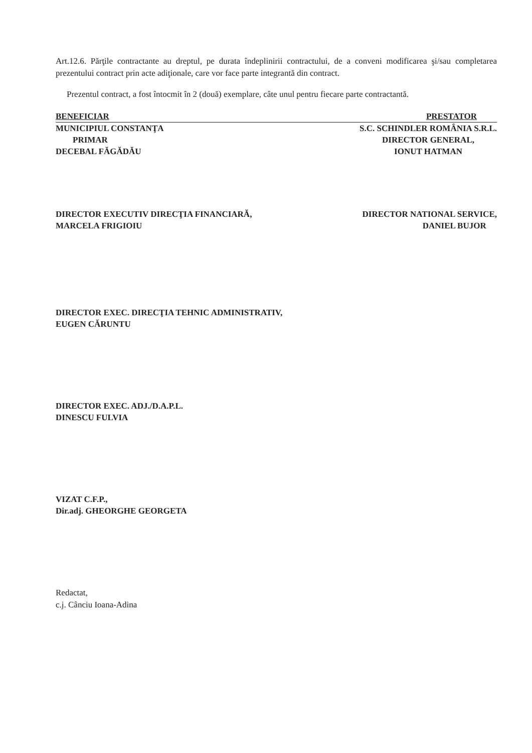Art.12.6. Părţile contractante au dreptul, pe durata îndeplinirii contractului, de a conveni modificarea şi/sau completarea prezentului contract prin acte adiţionale, care vor face parte integrantă din contract.
Prezentul contract, a fost întocmit în 2 (două) exemplare, câte unul pentru fiecare parte contractantă.
BENEFICIAR PRESTATOR
MUNICIPIUL CONSTANŢA
PRIMAR
DECEBAL FĂGĂDĂU
S.C. SCHINDLER ROMÂNIA S.R.L.
DIRECTOR GENERAL,
IONUT HATMAN
DIRECTOR EXECUTIV DIRECŢIA FINANCIARĂ,
MARCELA FRIGIOIU
DIRECTOR NATIONAL SERVICE,
DANIEL BUJOR
DIRECTOR EXEC. DIRECŢIA TEHNIC ADMINISTRATIV,
EUGEN CĂRUNTU
DIRECTOR EXEC. ADJ./D.A.P.L.
DINESCU FULVIA
VIZAT C.F.P.,
Dir.adj. GHEORGHE GEORGETA
Redactat,
c.j. Cânciu Ioana-Adina